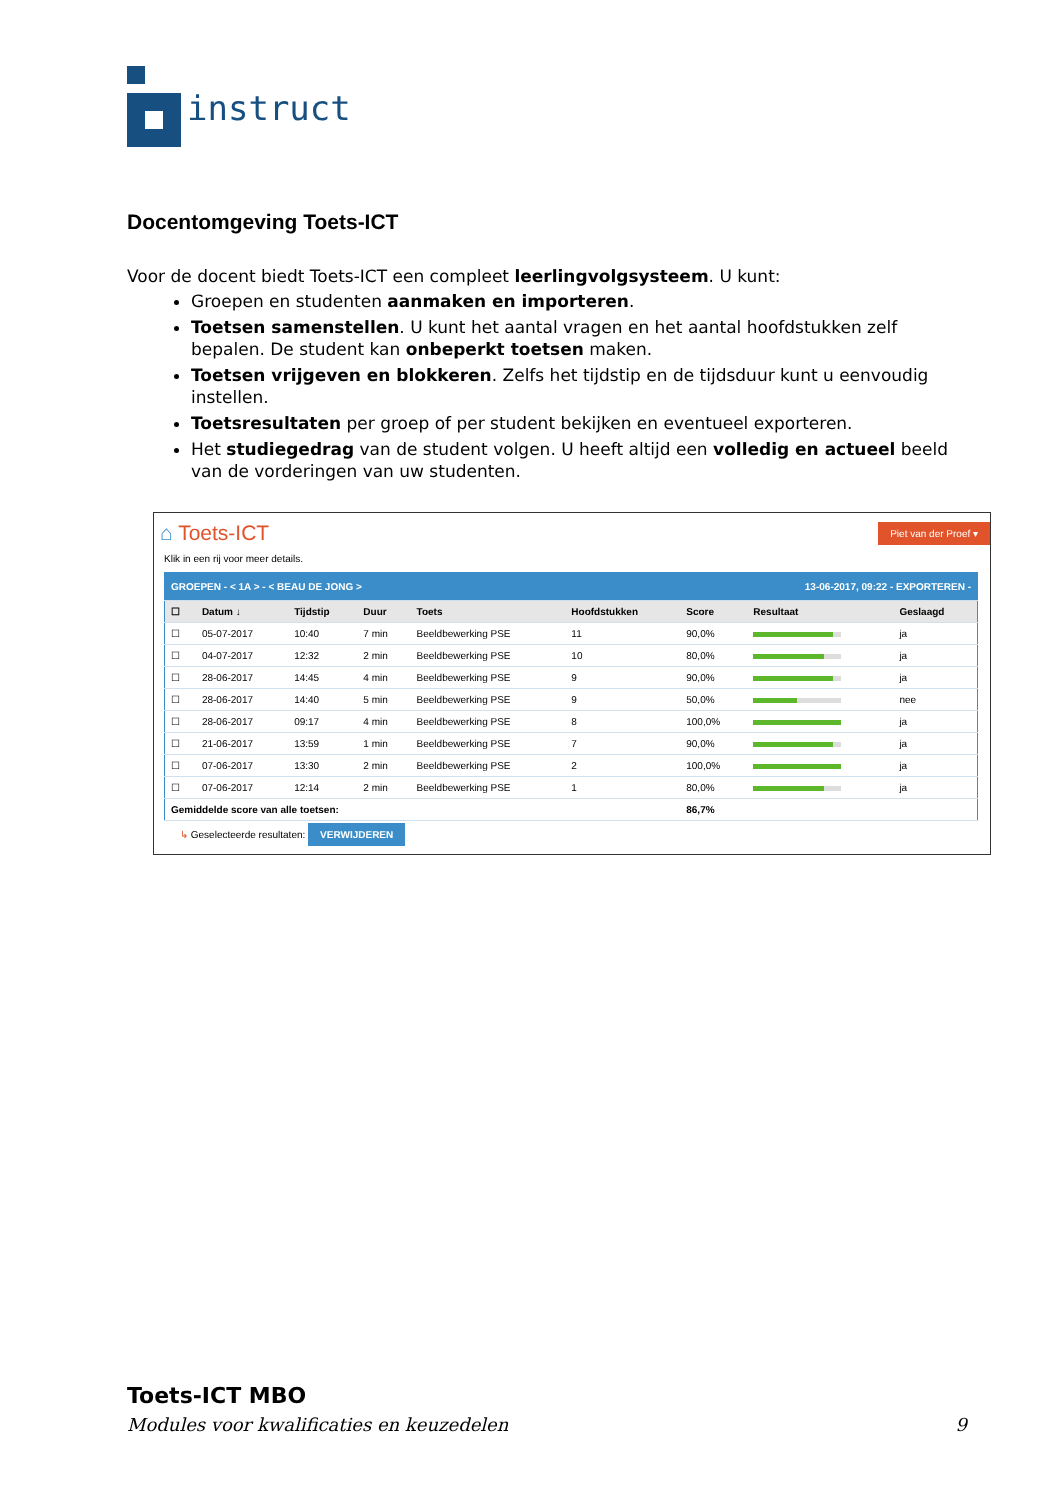instruct
Docentomgeving Toets-ICT
Voor de docent biedt Toets-ICT een compleet leerlingvolgsysteem. U kunt:
Groepen en studenten aanmaken en importeren.
Toetsen samenstellen. U kunt het aantal vragen en het aantal hoofdstukken zelf bepalen. De student kan onbeperkt toetsen maken.
Toetsen vrijgeven en blokkeren. Zelfs het tijdstip en de tijdsduur kunt u eenvoudig instellen.
Toetsresultaten per groep of per student bekijken en eventueel exporteren.
Het studiegedrag van de student volgen. U heeft altijd een volledig en actueel beeld van de vorderingen van uw studenten.
⌂ Toets-ICT
Piet van der Proef ▾
Klik in een rij voor meer details.
| GROEPEN - < 1A > - < BEAU DE JONG > | | | | | 13-06-2017, 09:22 - EXPORTEREN - | | | |
| --- | --- | --- | --- | --- | --- | --- | --- | --- |
| ☐ | Datum ↓ | Tijdstip | Duur | Toets | Hoofdstukken | Score | Resultaat | Geslaagd |
| ☐ | 05-07-2017 | 10:40 | 7 min | Beeldbewerking PSE | 11 | 90,0% | | ja |
| ☐ | 04-07-2017 | 12:32 | 2 min | Beeldbewerking PSE | 10 | 80,0% | | ja |
| ☐ | 28-06-2017 | 14:45 | 4 min | Beeldbewerking PSE | 9 | 90,0% | | ja |
| ☐ | 28-06-2017 | 14:40 | 5 min | Beeldbewerking PSE | 9 | 50,0% | | nee |
| ☐ | 28-06-2017 | 09:17 | 4 min | Beeldbewerking PSE | 8 | 100,0% | | ja |
| ☐ | 21-06-2017 | 13:59 | 1 min | Beeldbewerking PSE | 7 | 90,0% | | ja |
| ☐ | 07-06-2017 | 13:30 | 2 min | Beeldbewerking PSE | 2 | 100,0% | | ja |
| ☐ | 07-06-2017 | 12:14 | 2 min | Beeldbewerking PSE | 1 | 80,0% | | ja |
| Gemiddelde score van alle toetsen: | | | | | | 86,7% | | |
↳ Geselecteerde resultaten: VERWIJDEREN
Toets-ICT MBO
Modules voor kwalificaties en keuzedelen 9